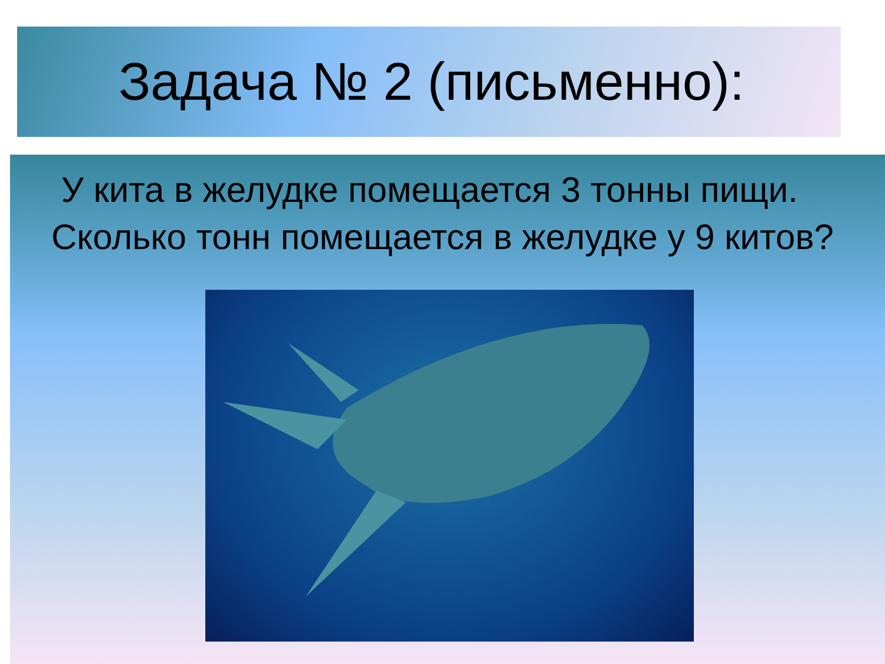Задача № 2 (письменно):
У кита в желудке помещается 3 тонны пищи. Сколько тонн помещается в желудке у 9 китов?